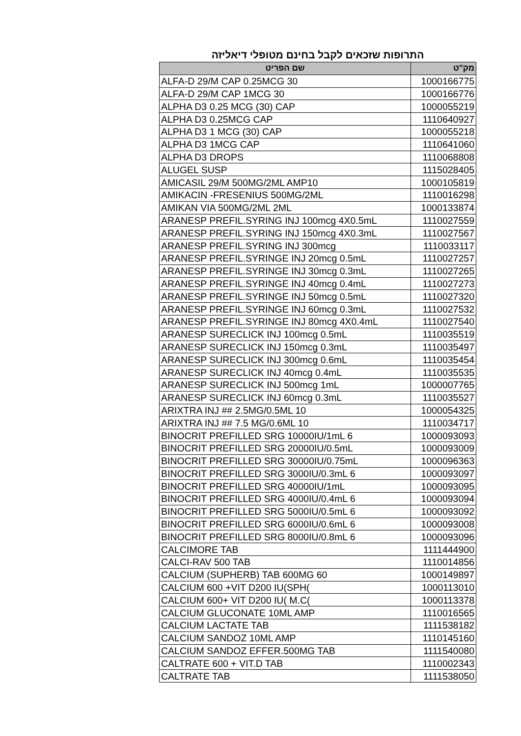התרופות שזכאים לקבל בחינם מטופלי דיאליזה
| מק"ט | שם הפריט |
| --- | --- |
| 1000166775 | ALFA-D 29/M CAP 0.25MCG 30 |
| 1000166776 | ALFA-D 29/M CAP 1MCG 30 |
| 1000055219 | ALPHA D3 0.25 MCG (30) CAP |
| 1110640927 | ALPHA D3 0.25MCG CAP |
| 1000055218 | ALPHA D3 1 MCG (30) CAP |
| 1110641060 | ALPHA D3 1MCG CAP |
| 1110068808 | ALPHA D3 DROPS |
| 1115028405 | ALUGEL SUSP |
| 1000105819 | AMICASIL 29/M 500MG/2ML AMP10 |
| 1110016298 | AMIKACIN -FRESENIUS 500MG/2ML |
| 1000133874 | AMIKAN VIA 500MG/2ML 2ML |
| 1110027559 | ARANESP PREFIL.SYRING INJ 100mcg 4X0.5mL |
| 1110027567 | ARANESP PREFIL.SYRING INJ 150mcg 4X0.3mL |
| 1110033117 | ARANESP PREFIL.SYRING INJ 300mcg |
| 1110027257 | ARANESP PREFIL.SYRINGE INJ 20mcg 0.5mL |
| 1110027265 | ARANESP PREFIL.SYRINGE INJ 30mcg 0.3mL |
| 1110027273 | ARANESP PREFIL.SYRINGE INJ 40mcg 0.4mL |
| 1110027320 | ARANESP PREFIL.SYRINGE INJ 50mcg 0.5mL |
| 1110027532 | ARANESP PREFIL.SYRINGE INJ 60mcg 0.3mL |
| 1110027540 | ARANESP PREFIL.SYRINGE INJ 80mcg 4X0.4mL |
| 1110035519 | ARANESP SURECLICK INJ 100mcg 0.5mL |
| 1110035497 | ARANESP SURECLICK INJ 150mcg 0.3mL |
| 1110035454 | ARANESP SURECLICK INJ 300mcg 0.6mL |
| 1110035535 | ARANESP SURECLICK INJ 40mcg 0.4mL |
| 1000007765 | ARANESP SURECLICK INJ 500mcg 1mL |
| 1110035527 | ARANESP SURECLICK INJ 60mcg 0.3mL |
| 1000054325 | ARIXTRA INJ ## 2.5MG/0.5ML 10 |
| 1110034717 | ARIXTRA INJ ## 7.5 MG/0.6ML 10 |
| 1000093093 | BINOCRIT PREFILLED SRG 10000IU/1mL 6 |
| 1000093009 | BINOCRIT PREFILLED SRG 20000IU/0.5mL |
| 1000096363 | BINOCRIT PREFILLED SRG 30000IU/0.75mL |
| 1000093097 | BINOCRIT PREFILLED SRG 3000IU/0.3mL 6 |
| 1000093095 | BINOCRIT PREFILLED SRG 40000IU/1mL |
| 1000093094 | BINOCRIT PREFILLED SRG 4000IU/0.4mL 6 |
| 1000093092 | BINOCRIT PREFILLED SRG 5000IU/0.5mL 6 |
| 1000093008 | BINOCRIT PREFILLED SRG 6000IU/0.6mL 6 |
| 1000093096 | BINOCRIT PREFILLED SRG 8000IU/0.8mL 6 |
| 1111444900 | CALCIMORE TAB |
| 1110014856 | CALCI-RAV 500 TAB |
| 1000149897 | CALCIUM (SUPHERB) TAB 600MG 60 |
| 1000113010 | CALCIUM 600 +VIT D200 IU(SPH( |
| 1000113378 | CALCIUM 600+ VIT D200 IU( M.C( |
| 1110016565 | CALCIUM GLUCONATE 10ML AMP |
| 1111538182 | CALCIUM LACTATE TAB |
| 1110145160 | CALCIUM SANDOZ 10ML AMP |
| 1111540080 | CALCIUM SANDOZ EFFER.500MG TAB |
| 1110002343 | CALTRATE 600 + VIT.D TAB |
| 1111538050 | CALTRATE TAB |